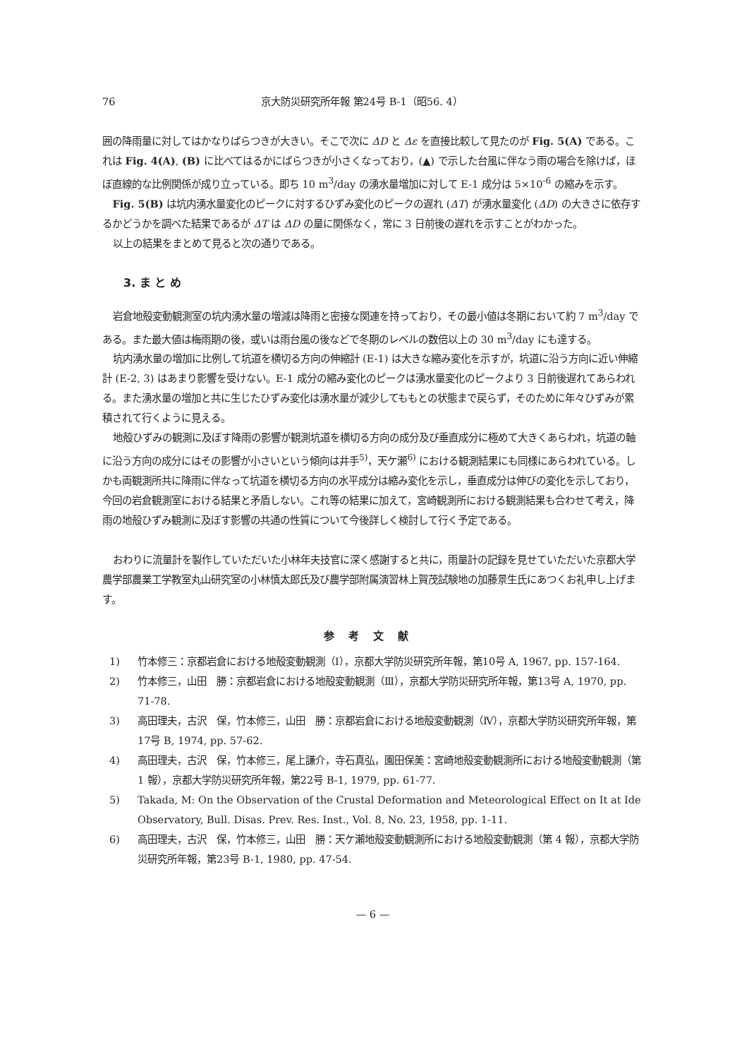76 京大防災研究所年報 第24号 B-1（昭56. 4）
囲の降雨量に対してはかなりばらつきが大きい。そこで次に ΔD と Δε を直接比較して見たのが Fig. 5(A) である。これは Fig. 4(A), (B) に比べてはるかにばらつきが小さくなっており，(▲) で示した台風に伴なう雨の場合を除けば，ほぼ直線的な比例関係が成り立っている。即ち 10 m<sup>3</sup>/day の湧水量増加に対して E-1 成分は 5×10<sup>-6</sup> の縮みを示す。
Fig. 5(B) は坑内湧水量変化のピークに対するひずみ変化のピークの遅れ (ΔT) が湧水量変化 (ΔD) の大きさに依存するかどうかを調べた結果であるが ΔT は ΔD の量に関係なく，常に 3 日前後の遅れを示すことがわかった。
以上の結果をまとめて見ると次の通りである。
3. ま と め
岩倉地殻変動観測室の坑内湧水量の増減は降雨と密接な関連を持っており，その最小値は冬期において約 7 m<sup>3</sup>/day である。また最大値は梅雨期の後，或いは雨台風の後などで冬期のレベルの数倍以上の 30 m<sup>3</sup>/day にも達する。
坑内湧水量の増加に比例して坑道を横切る方向の伸縮計 (E-1) は大きな縮み変化を示すが，坑道に沿う方向に近い伸縮計 (E-2, 3) はあまり影響を受けない。E-1 成分の縮み変化のピークは湧水量変化のピークより 3 日前後遅れてあらわれる。また湧水量の増加と共に生じたひずみ変化は湧水量が減少してももとの状態まで戻らず，そのために年々ひずみが累積されて行くように見える。
地殻ひずみの観測に及ぼす降雨の影響が観測坑道を横切る方向の成分及び垂直成分に極めて大きくあらわれ，坑道の軸に沿う方向の成分にはその影響が小さいという傾向は井手<sup>5)</sup>，天ケ瀬<sup>6)</sup> における観測結果にも同様にあらわれている。しかも両観測所共に降雨に伴なって坑道を横切る方向の水平成分は縮み変化を示し，垂直成分は伸びの変化を示しており，今回の岩倉観測室における結果と矛盾しない。これ等の結果に加えて，宮崎観測所における観測結果も合わせて考え，降雨の地殻ひずみ観測に及ぼす影響の共通の性質について今後詳しく検討して行く予定である。
おわりに流量計を製作していただいた小林年夫技官に深く感謝すると共に，雨量計の記録を見せていただいた京都大学農学部農業工学教室丸山研究室の小林慎太郎氏及び農学部附属演習林上賀茂試験地の加藤景生氏にあつくお礼申し上げます。
参考文献
1) 竹本修三：京都岩倉における地殻変動観測（Ⅰ），京都大学防災研究所年報，第10号 A, 1967, pp. 157-164.
2) 竹本修三，山田　勝：京都岩倉における地殻変動観測（Ⅲ），京都大学防災研究所年報，第13号 A, 1970, pp. 71-78.
3) 高田理夫，古沢　保，竹本修三，山田　勝：京都岩倉における地殻変動観測（Ⅳ），京都大学防災研究所年報，第17号 B, 1974, pp. 57-62.
4) 高田理夫，古沢　保，竹本修三，尾上謙介，寺石真弘，園田保美：宮崎地殻変動観測所における地殻変動観測（第 1 報），京都大学防災研究所年報，第22号 B-1, 1979, pp. 61-77.
5) Takada, M: On the Observation of the Crustal Deformation and Meteorological Effect on It at Ide Observatory, Bull. Disas. Prev. Res. Inst., Vol. 8, No. 23, 1958, pp. 1-11.
6) 高田理夫，古沢　保，竹本修三，山田　勝：天ケ瀬地殻変動観測所における地殻変動観測（第 4 報），京都大学防災研究所年報，第23号 B-1, 1980, pp. 47-54.
— 6 —